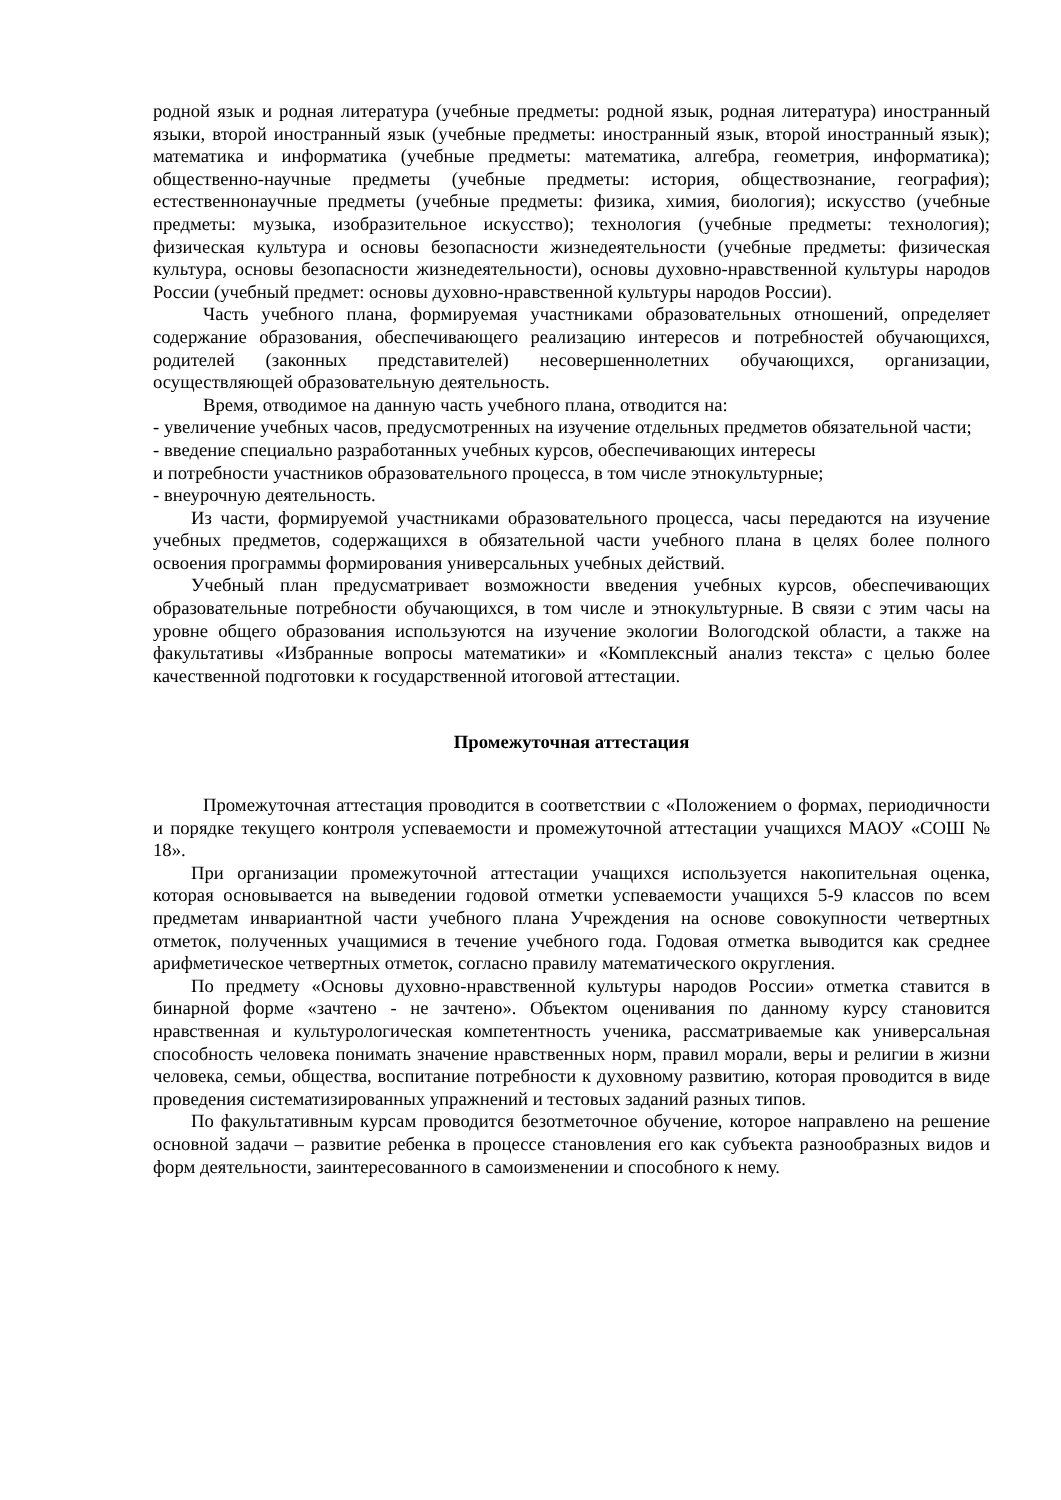родной язык и родная литература (учебные предметы: родной язык, родная литература) иностранный языки, второй иностранный язык (учебные предметы: иностранный язык, второй иностранный язык); математика и информатика (учебные предметы: математика, алгебра, геометрия, информатика); общественно-научные предметы (учебные предметы: история, обществознание, география); естественнонаучные предметы (учебные предметы: физика, химия, биология); искусство (учебные предметы: музыка, изобразительное искусство); технология (учебные предметы: технология); физическая культура и основы безопасности жизнедеятельности (учебные предметы: физическая культура, основы безопасности жизнедеятельности), основы духовно-нравственной культуры народов России (учебный предмет: основы духовно-нравственной культуры народов России).
Часть учебного плана, формируемая участниками образовательных отношений, определяет содержание образования, обеспечивающего реализацию интересов и потребностей обучающихся, родителей (законных представителей) несовершеннолетних обучающихся, организации, осуществляющей образовательную деятельность.
Время, отводимое на данную часть учебного плана, отводится на:
- увеличение учебных часов, предусмотренных на изучение отдельных предметов обязательной части;
- введение специально разработанных учебных курсов, обеспечивающих интересы
и потребности участников образовательного процесса, в том числе этнокультурные;
- внеурочную деятельность.
Из части, формируемой участниками образовательного процесса, часы передаются на изучение учебных предметов, содержащихся в обязательной части учебного плана в целях более полного освоения программы формирования универсальных учебных действий.
Учебный план предусматривает возможности введения учебных курсов, обеспечивающих образовательные потребности обучающихся, в том числе и этнокультурные. В связи с этим часы на уровне общего образования используются на изучение экологии Вологодской области, а также на факультативы «Избранные вопросы математики» и «Комплексный анализ текста» с целью более качественной подготовки к государственной итоговой аттестации.
Промежуточная аттестация
Промежуточная аттестация проводится в соответствии с «Положением о формах, периодичности и порядке текущего контроля успеваемости и промежуточной аттестации учащихся МАОУ «СОШ № 18».
При организации промежуточной аттестации учащихся используется накопительная оценка, которая основывается на выведении годовой отметки успеваемости учащихся 5-9 классов по всем предметам инвариантной части учебного плана Учреждения на основе совокупности четвертных отметок, полученных учащимися в течение учебного года. Годовая отметка выводится как среднее арифметическое четвертных отметок, согласно правилу математического округления.
По предмету «Основы духовно-нравственной культуры народов России» отметка ставится в бинарной форме «зачтено - не зачтено». Объектом оценивания по данному курсу становится нравственная и культурологическая компетентность ученика, рассматриваемые как универсальная способность человека понимать значение нравственных норм, правил морали, веры и религии в жизни человека, семьи, общества, воспитание потребности к духовному развитию, которая проводится в виде проведения систематизированных упражнений и тестовых заданий разных типов.
По факультативным курсам проводится безотметочное обучение, которое направлено на решение основной задачи – развитие ребенка в процессе становления его как субъекта разнообразных видов и форм деятельности, заинтересованного в самоизменении и способного к нему.